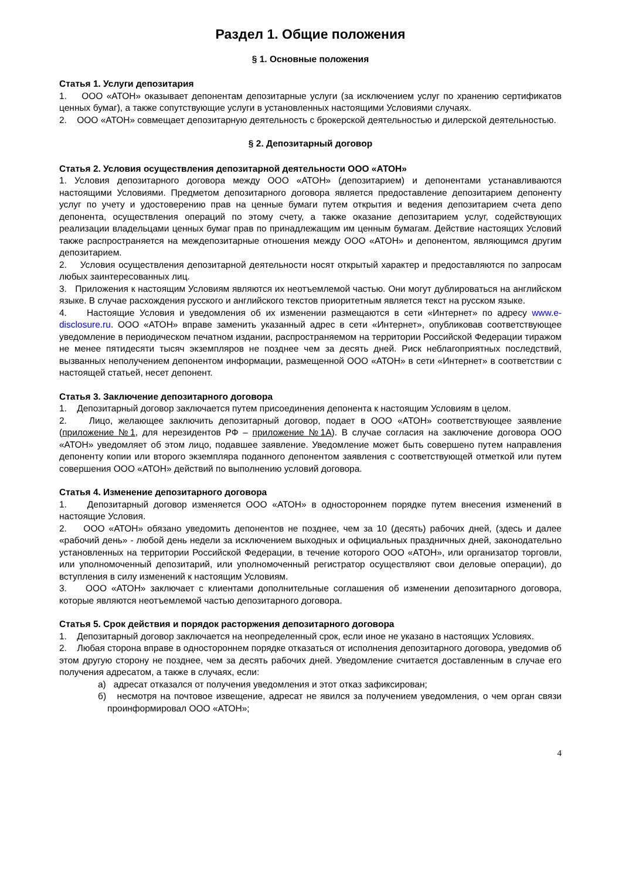Раздел 1. Общие положения
§ 1. Основные положения
Статья 1. Услуги депозитария
1. ООО «АТОН» оказывает депонентам депозитарные услуги (за исключением услуг по хранению сертификатов ценных бумаг), а также сопутствующие услуги в установленных настоящими Условиями случаях.
2. ООО «АТОН» совмещает депозитарную деятельность с брокерской деятельностью и дилерской деятельностью.
§ 2. Депозитарный договор
Статья 2. Условия осуществления депозитарной деятельности ООО «АТОН»
1. Условия депозитарного договора между ООО «АТОН» (депозитарием) и депонентами устанавливаются настоящими Условиями. Предметом депозитарного договора является предоставление депозитарием депоненту услуг по учету и удостоверению прав на ценные бумаги путем открытия и ведения депозитарием счета депо депонента, осуществления операций по этому счету, а также оказание депозитарием услуг, содействующих реализации владельцами ценных бумаг прав по принадлежащим им ценным бумагам. Действие настоящих Условий также распространяется на междепозитарные отношения между ООО «АТОН» и депонентом, являющимся другим депозитарием.
2. Условия осуществления депозитарной деятельности носят открытый характер и предоставляются по запросам любых заинтересованных лиц.
3. Приложения к настоящим Условиям являются их неотъемлемой частью. Они могут дублироваться на английском языке. В случае расхождения русского и английского текстов приоритетным является текст на русском языке.
4. Настоящие Условия и уведомления об их изменении размещаются в сети «Интернет» по адресу www.e-disclosure.ru. ООО «АТОН» вправе заменить указанный адрес в сети «Интернет», опубликовав соответствующее уведомление в периодическом печатном издании, распространяемом на территории Российской Федерации тиражом не менее пятидесяти тысяч экземпляров не позднее чем за десять дней. Риск неблагоприятных последствий, вызванных неполучением депонентом информации, размещенной ООО «АТОН» в сети «Интернет» в соответствии с настоящей статьей, несет депонент.
Статья 3. Заключение депозитарного договора
1. Депозитарный договор заключается путем присоединения депонента к настоящим Условиям в целом.
2. Лицо, желающее заключить депозитарный договор, подает в ООО «АТОН» соответствующее заявление (приложение №1, для нерезидентов РФ – приложение №1А). В случае согласия на заключение договора ООО «АТОН» уведомляет об этом лицо, подавшее заявление. Уведомление может быть совершено путем направления депоненту копии или второго экземпляра поданного депонентом заявления с соответствующей отметкой или путем совершения ООО «АТОН» действий по выполнению условий договора.
Статья 4. Изменение депозитарного договора
1. Депозитарный договор изменяется ООО «АТОН» в одностороннем порядке путем внесения изменений в настоящие Условия.
2. ООО «АТОН» обязано уведомить депонентов не позднее, чем за 10 (десять) рабочих дней, (здесь и далее «рабочий день» - любой день недели за исключением выходных и официальных праздничных дней, законодательно установленных на территории Российской Федерации, в течение которого ООО «АТОН», или организатор торговли, или уполномоченный депозитарий, или уполномоченный регистратор осуществляют свои деловые операции), до вступления в силу изменений к настоящим Условиям.
3. ООО «АТОН» заключает с клиентами дополнительные соглашения об изменении депозитарного договора, которые являются неотъемлемой частью депозитарного договора.
Статья 5. Срок действия и порядок расторжения депозитарного договора
1. Депозитарный договор заключается на неопределенный срок, если иное не указано в настоящих Условиях.
2. Любая сторона вправе в одностороннем порядке отказаться от исполнения депозитарного договора, уведомив об этом другую сторону не позднее, чем за десять рабочих дней. Уведомление считается доставленным в случае его получения адресатом, а также в случаях, если:
а) адресат отказался от получения уведомления и этот отказ зафиксирован;
б) несмотря на почтовое извещение, адресат не явился за получением уведомления, о чем орган связи проинформировал ООО «АТОН»;
4